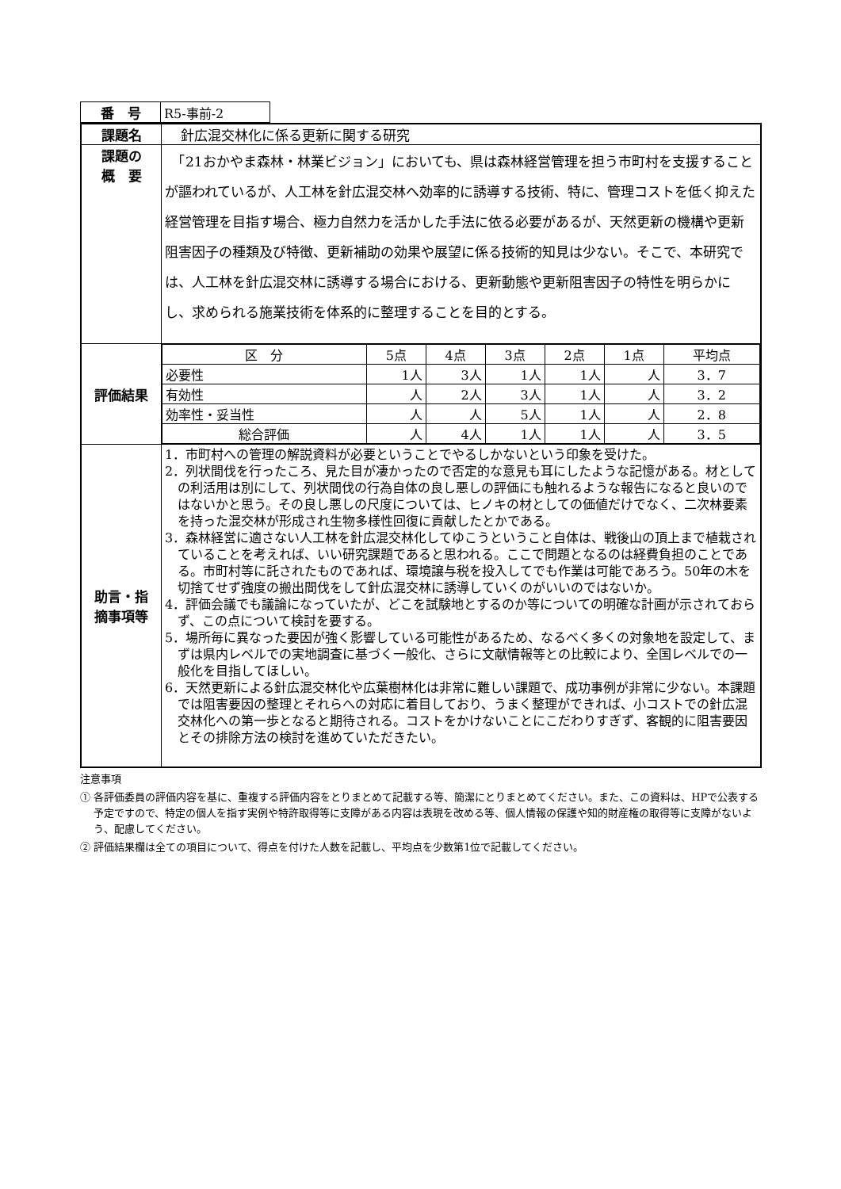| 番 号 | R5-事前-2 |
| 課題名 | 針広混交林化に係る更新に関する研究 |
| 課題の 概 要 | 「21おかやま森林・林業ビジョン」においても、県は森林経営管理を担う市町村を支援することが謳われているが、人工林を針広混交林へ効率的に誘導する技術、特に、管理コストを低く抑えた経営管理を目指す場合、極力自然力を活かした手法に依る必要があるが、天然更新の機構や更新阻害因子の種類及び特徴、更新補助の効果や展望に係る技術的知見は少ない。そこで、本研究では、人工林を針広混交林に誘導する場合における、更新動態や更新阻害因子の特性を明らかにし、求められる施業技術を体系的に整理することを目的とする。 |
| 評価結果 | / 区 分 / 5点 / 4点 / 3点 / 2点 / 1点 / 平均点 / / 必要性 / 1人 / 3人 / 1人 / 1人 / 人 / 3．7 / / 有効性 / 人 / 2人 / 3人 / 1人 / 人 / 3．2 / / 効率性・妥当性 / 人 / 人 / 5人 / 1人 / 人 / 2．8 / / 総合評価 / 人 / 4人 / 1人 / 1人 / 人 / 3．5 / |
| 助言・指 摘事項等 | 1．市町村への管理の解説資料が必要ということでやるしかないという印象を受けた。 2．列状間伐を行ったころ、見た目が凄かったので否定的な意見も耳にしたような記憶がある。材としての利活用は別にして、列状間伐の行為自体の良し悪しの評価にも触れるような報告になると良いのではないかと思う。その良し悪しの尺度については、ヒノキの材としての価値だけでなく、二次林要素を持った混交林が形成され生物多様性回復に貢献したとかである。 3．森林経営に適さない人工林を針広混交林化してゆこうということ自体は、戦後山の頂上まで植栽されていることを考えれば、いい研究課題であると思われる。ここで問題となるのは経費負担のことである。市町村等に託されたものであれば、環境譲与税を投入してでも作業は可能であろう。50年の木を切捨てせず強度の搬出間伐をして針広混交林に誘導していくのがいいのではないか。 4．評価会議でも議論になっていたが、どこを試験地とするのか等についての明確な計画が示されておらず、この点について検討を要する。 5．場所毎に異なった要因が強く影響している可能性があるため、なるべく多くの対象地を設定して、まずは県内レベルでの実地調査に基づく一般化、さらに文献情報等との比較により、全国レベルでの一般化を目指してほしい。 6．天然更新による針広混交林化や広葉樹林化は非常に難しい課題で、成功事例が非常に少ない。本課題では阻害要因の整理とそれらへの対応に着目しており、うまく整理ができれば、小コストでの針広混交林化への第一歩となると期待される。コストをかけないことにこだわりすぎず、客観的に阻害要因とその排除方法の検討を進めていただきたい。 |
注意事項
① 各評価委員の評価内容を基に、重複する評価内容をとりまとめて記載する等、簡潔にとりまとめてください。また、この資料は、HPで公表する予定ですので、特定の個人を指す実例や特許取得等に支障がある内容は表現を改める等、個人情報の保護や知的財産権の取得等に支障がないよう、配慮してください。
② 評価結果欄は全ての項目について、得点を付けた人数を記載し、平均点を少数第1位で記載してください。